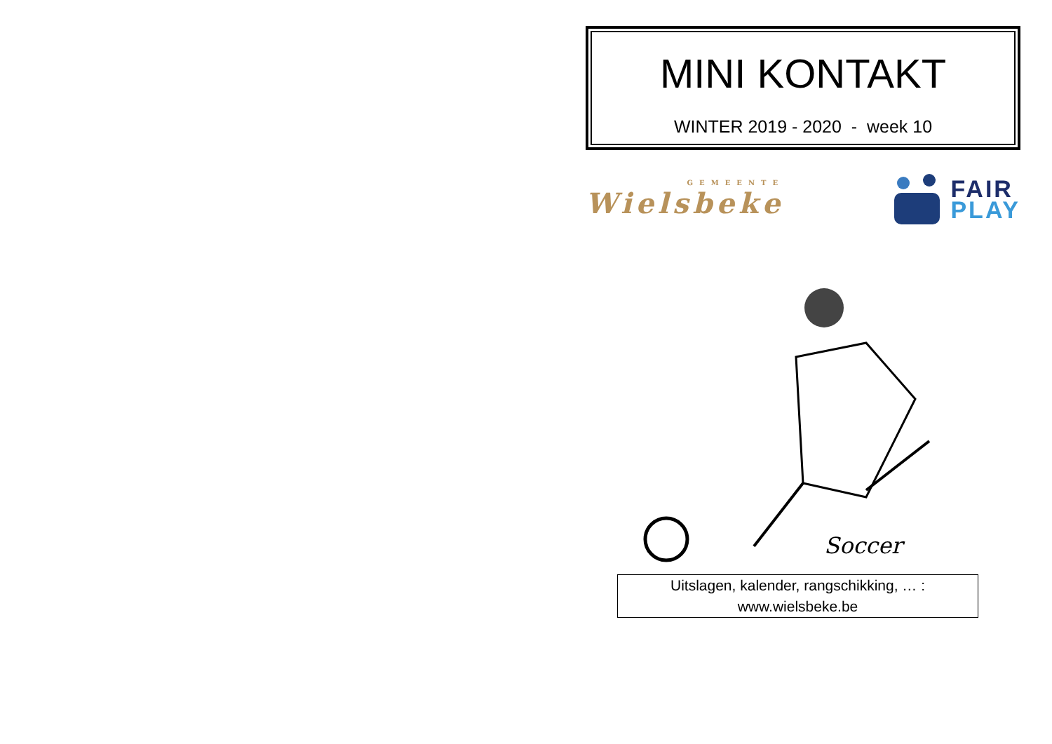MINI KONTAKT
WINTER 2019 - 2020 - week 10
GEMEENTE
Wielsbeke
FAIR
PLAY
Soccer
Uitslagen, kalender, rangschikking, … :
www.wielsbeke.be